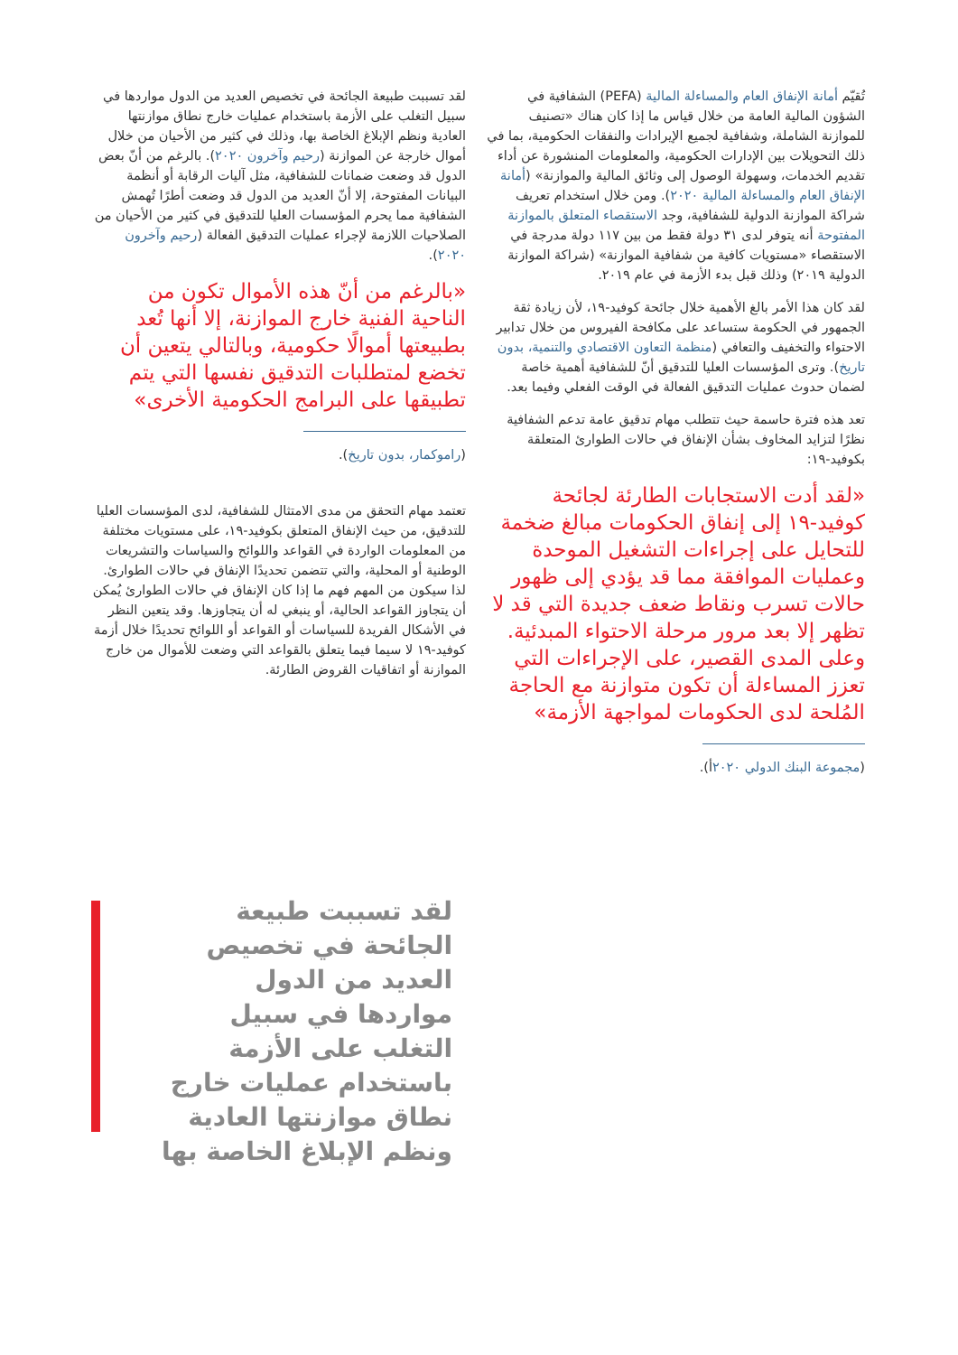تُقيّم أمانة الإنفاق العام والمساءلة المالية (PEFA) الشفافية في الشؤون المالية العامة من خلال قياس ما إذا كان هناك «تصنيف للموازنة الشاملة، وشفافية لجميع الإيرادات والنفقات الحكومية، بما في ذلك التحويلات بين الإدارات الحكومية، والمعلومات المنشورة عن أداء تقديم الخدمات، وسهولة الوصول إلى وثائق المالية والموازنة» (أمانة الإنفاق العام والمساءلة المالية ٢٠٢٠). ومن خلال استخدام تعريف شراكة الموازنة الدولية للشفافية، وجد الاستقصاء المتعلق بالموازنة المفتوحة أنه يتوفر لدى ٣١ دولة فقط من بين ١١٧ دولة مدرجة في الاستقصاء «مستويات كافية من شفافية الموازنة» (شراكة الموازنة الدولية ٢٠١٩) وذلك قبل بدء الأزمة في عام ٢٠١٩.
لقد كان هذا الأمر بالغ الأهمية خلال جائحة كوفيد-١٩، لأن زيادة ثقة الجمهور في الحكومة ستساعد على مكافحة الفيروس من خلال تدابير الاحتواء والتخفيف والتعافي (منظمة التعاون الاقتصادي والتنمية، بدون تاريخ). وترى المؤسسات العليا للتدقيق أنّ للشفافية أهمية خاصة لضمان حدوث عمليات التدقيق الفعالة في الوقت الفعلي وفيما بعد.
تعد هذه فترة حاسمة حيث تتطلب مهام تدقيق عامة تدعم الشفافية نظرًا لتزايد المخاوف بشأن الإنفاق في حالات الطوارئ المتعلقة بكوفيد-١٩:
«لقد أدت الاستجابات الطارئة لجائحة كوفيد-١٩ إلى إنفاق الحكومات مبالغ ضخمة للتحايل على إجراءات التشغيل الموحدة وعمليات الموافقة مما قد يؤدي إلى ظهور حالات تسرب ونقاط ضعف جديدة التي قد لا تظهر إلا بعد مرور مرحلة الاحتواء المبدئية. وعلى المدى القصير، على الإجراءات التي تعزز المساءلة أن تكون متوازنة مع الحاجة المُلحة لدى الحكومات لمواجهة الأزمة»
(مجموعة البنك الدولي ٢٠٢٠أ).
لقد تسببت طبيعة الجائحة في تخصيص العديد من الدول مواردها في سبيل التغلب على الأزمة باستخدام عمليات خارج نطاق موازنتها العادية ونظم الإبلاغ الخاصة بها، وذلك في كثير من الأحيان من خلال أموال خارجة عن الموازنة (رحيم وآخرون ٢٠٢٠). بالرغم من أنّ بعض الدول قد وضعت ضمانات للشفافية، مثل آليات الرقابة أو أنظمة البيانات المفتوحة، إلا أنّ العديد من الدول قد وضعت أطرًا تُهمش الشفافية مما يحرم المؤسسات العليا للتدقيق في كثير من الأحيان من الصلاحيات اللازمة لإجراء عمليات التدقيق الفعالة (رحيم وآخرون ٢٠٢٠).
«بالرغم من أنّ هذه الأموال تكون من الناحية الفنية خارج الموازنة، إلا أنها تُعد بطبيعتها أموالًا حكومية، وبالتالي يتعين أن تخضع لمتطلبات التدقيق نفسها التي يتم تطبيقها على البرامج الحكومية الأخرى»
(راموكمار، بدون تاريخ).
تعتمد مهام التحقق من مدى الامتثال للشفافية، لدى المؤسسات العليا للتدقيق، من حيث الإنفاق المتعلق بكوفيد-١٩، على مستويات مختلفة من المعلومات الواردة في القواعد واللوائح والسياسات والتشريعات الوطنية أو المحلية، والتي تتضمن تحديدًا الإنفاق في حالات الطوارئ. لذا سيكون من المهم فهم ما إذا كان الإنفاق في حالات الطوارئ يُمكن أن يتجاوز القواعد الحالية، أو ينبغي له أن يتجاوزها. وقد يتعين النظر في الأشكال الفريدة للسياسات أو القواعد أو اللوائح تحديدًا خلال أزمة كوفيد-١٩ لا سيما فيما يتعلق بالقواعد التي وضعت للأموال من خارج الموازنة أو اتفاقيات القروض الطارئة.
لقد تسببت طبيعة الجائحة في تخصيص العديد من الدول مواردها في سبيل التغلب على الأزمة باستخدام عمليات خارج نطاق موازنتها العادية ونظم الإبلاغ الخاصة بها